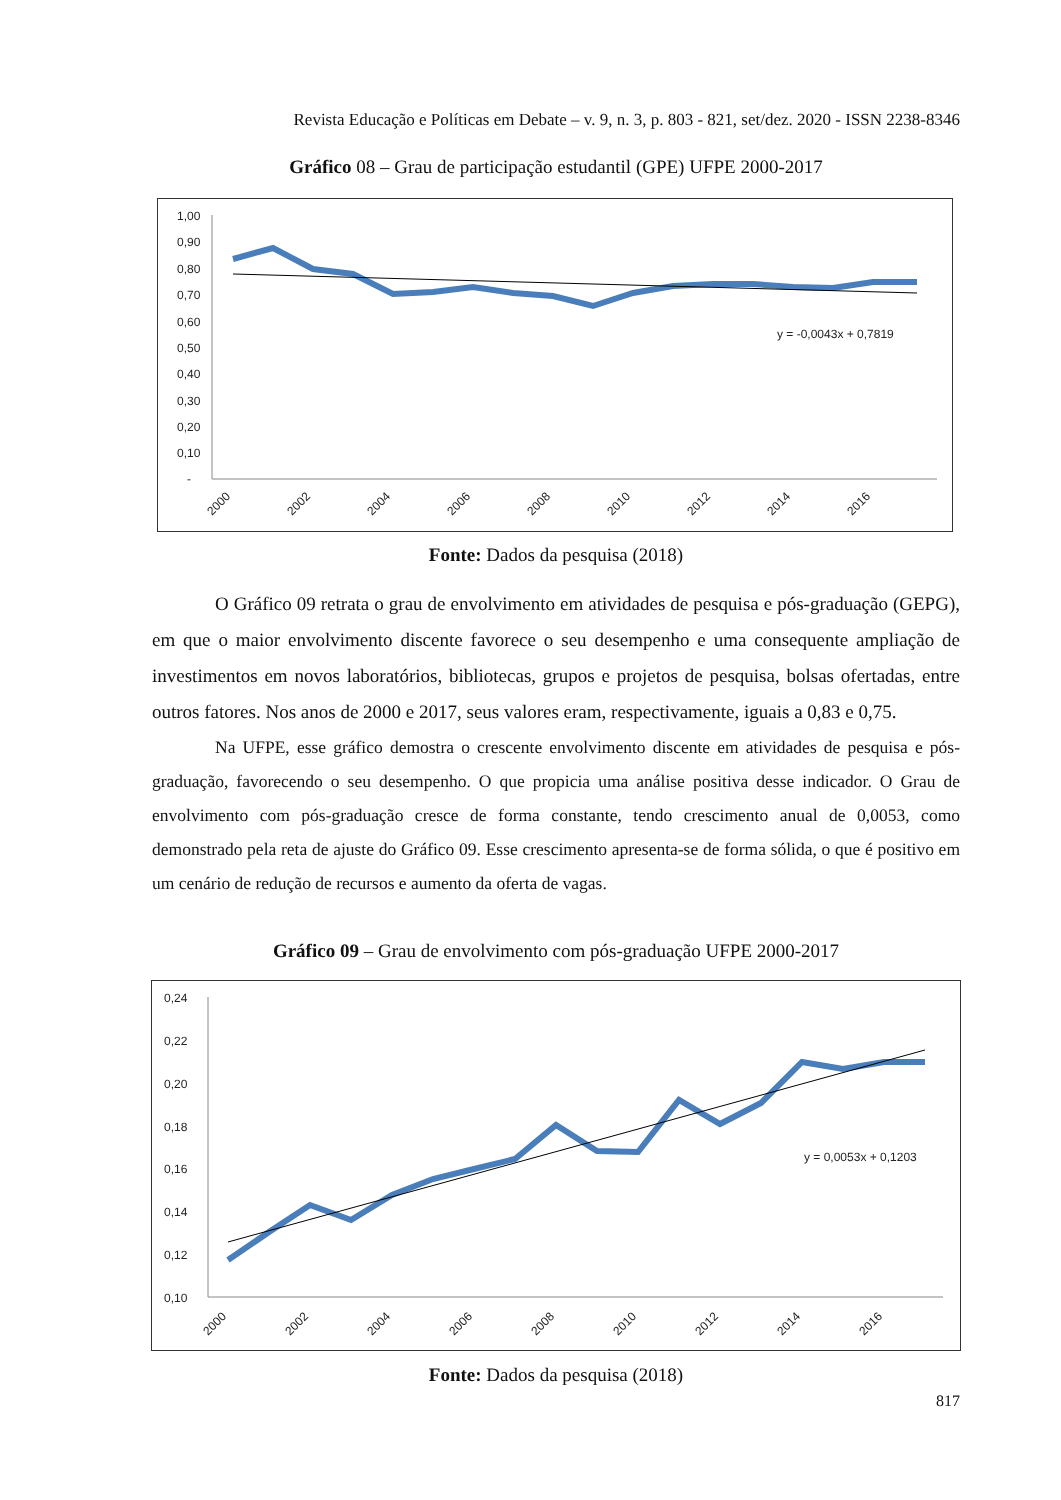Revista Educação e Políticas em Debate – v. 9, n. 3, p. 803 - 821, set/dez. 2020 - ISSN 2238-8346
Gráfico 08 – Grau de participação estudantil (GPE) UFPE 2000-2017
1,00
0,90
0,80
0,70
0,60
0,50
0,40
0,30
0,20
0,10
-
y = -0,0043x + 0,7819
2000
2002
2004
2006
2008
2010
2012
2014
2016
Fonte: Dados da pesquisa (2018)
O Gráfico 09 retrata o grau de envolvimento em atividades de pesquisa e pós-graduação (GEPG), em que o maior envolvimento discente favorece o seu desempenho e uma consequente ampliação de investimentos em novos laboratórios, bibliotecas, grupos e projetos de pesquisa, bolsas ofertadas, entre outros fatores. Nos anos de 2000 e 2017, seus valores eram, respectivamente, iguais a 0,83 e 0,75.
Na UFPE, esse gráfico demostra o crescente envolvimento discente em atividades de pesquisa e pós-graduação, favorecendo o seu desempenho. O que propicia uma análise positiva desse indicador. O Grau de envolvimento com pós-graduação cresce de forma constante, tendo crescimento anual de 0,0053, como demonstrado pela reta de ajuste do Gráfico 09. Esse crescimento apresenta-se de forma sólida, o que é positivo em um cenário de redução de recursos e aumento da oferta de vagas.
Gráfico 09 – Grau de envolvimento com pós-graduação UFPE 2000-2017
0,24
0,22
0,20
0,18
0,16
0,14
0,12
0,10
y = 0,0053x + 0,1203
2000
2002
2004
2006
2008
2010
2012
2014
2016
Fonte: Dados da pesquisa (2018)
817